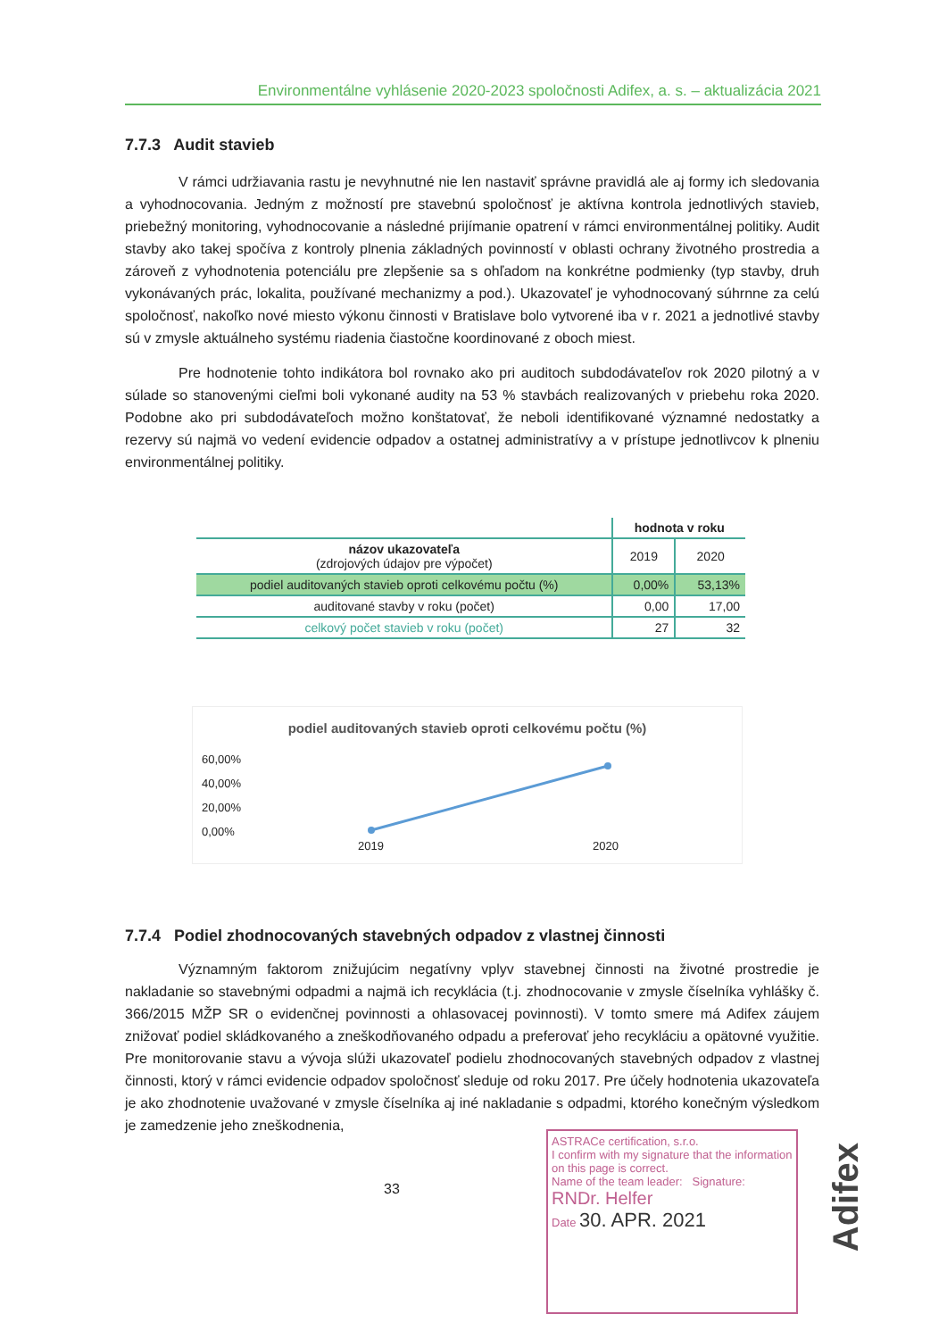Environmentálne vyhlásenie 2020-2023 spoločnosti Adifex, a. s. – aktualizácia 2021
7.7.3 Audit stavieb
V rámci udržiavania rastu je nevyhnutné nie len nastaviť správne pravidlá ale aj formy ich sledovania a vyhodnocovania. Jedným z možností pre stavebnú spoločnosť je aktívna kontrola jednotlivých stavieb, priebežný monitoring, vyhodnocovanie a následné prijímanie opatrení v rámci environmentálnej politiky. Audit stavby ako takej spočíva z kontroly plnenia základných povinností v oblasti ochrany životného prostredia a zároveň z vyhodnotenia potenciálu pre zlepšenie sa s ohľadom na konkrétne podmienky (typ stavby, druh vykonávaných prác, lokalita, používané mechanizmy a pod.). Ukazovateľ je vyhodnocovaný súhrnne za celú spoločnosť, nakoľko nové miesto výkonu činnosti v Bratislave bolo vytvorené iba v r. 2021 a jednotlivé stavby sú v zmysle aktuálneho systému riadenia čiastočne koordinované z oboch miest.
Pre hodnotenie tohto indikátora bol rovnako ako pri auditoch subdodávateľov rok 2020 pilotný a v súlade so stanovenými cieľmi boli vykonané audity na 53 % stavbách realizovaných v priebehu roka 2020. Podobne ako pri subdodávateľoch možno konštatovať, že neboli identifikované významné nedostatky a rezervy sú najmä vo vedení evidencie odpadov a ostatnej administratívy a v prístupe jednotlivcov k plneniu environmentálnej politiky.
| | hodnota v roku | |
| --- | --- | --- |
| názov ukazovateľa (zdrojových údajov pre výpočet) | 2019 | 2020 |
| podiel auditovaných stavieb oproti celkovému počtu (%) | 0,00% | 53,13% |
| auditované stavby v roku (počet) | 0,00 | 17,00 |
| celkový počet stavieb v roku (počet) | 27 | 32 |
podiel auditovaných stavieb oproti celkovému počtu (%)
60,00%
40,00%
20,00%
0,00%
2019 2020
7.7.4 Podiel zhodnocovaných stavebných odpadov z vlastnej činnosti
Významným faktorom znižujúcim negatívny vplyv stavebnej činnosti na životné prostredie je nakladanie so stavebnými odpadmi a najmä ich recyklácia (t.j. zhodnocovanie v zmysle číselníka vyhlášky č. 366/2015 MŽP SR o evidenčnej povinnosti a ohlasovacej povinnosti). V tomto smere má Adifex záujem znižovať podiel skládkovaného a zneškodňovaného odpadu a preferovať jeho recykláciu a opätovné využitie. Pre monitorovanie stavu a vývoja slúži ukazovateľ podielu zhodnocovaných stavebných odpadov z vlastnej činnosti, ktorý v rámci evidencie odpadov spoločnosť sleduje od roku 2017. Pre účely hodnotenia ukazovateľa je ako zhodnotenie uvažované v zmysle číselníka aj iné nakladanie s odpadmi, ktorého konečným výsledkom je zamedzenie jeho zneškodnenia,
33
ASTRACe certification, s.r.o.
I confirm with my signature that the information on this page is correct.
Name of the team leader: Signature:
RNDr. Helfer
Date 30. APR. 2021
Adifex